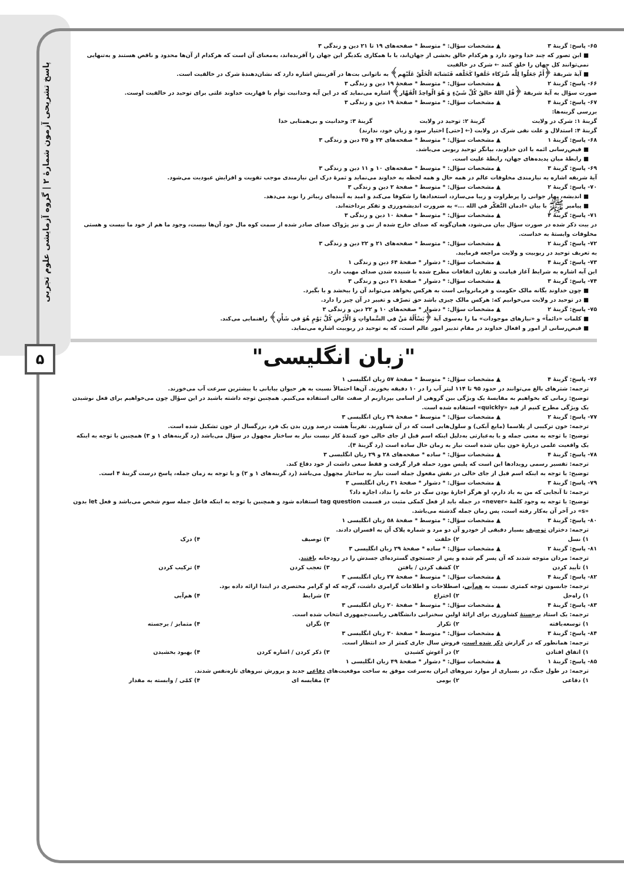پاسخ تشریحی آزمون شمارهٔ ۲ | گروه آزمایشی علوم تجربی
۵
۶۵- پاسخ: گزینهٔ ۳ ▲ مشخصات سؤال: * متوسط * صفحه‌های ۱۹ تا ۲۱ دین و زندگی ۳
■ این تصور که چند خدا وجود دارد و هرکدام خالق بخشی از جهان‌اند، یا با همکاری یکدیگر این جهان را آفریده‌اند، به‌معنای آن است که هرکدام از آن‌ها محدود و ناقص هستند و به‌تنهایی نمی‌توانند کل جهان را خلق کنند ← شرک در خالقیت
■ آیهٔ شریفهٔ ﴿أَمْ جَعَلُوا لِلَّه شُرَكاء خَلَقوا كَخَلْقه فَتَشابَهَ الْخَلْقُ عَلَيْهِم﴾ به ناتوانی بت‌ها در آفرینش اشاره دارد که نشان‌دهندهٔ شرک در خالقیت است.
۶۶- پاسخ: گزینهٔ ۲ ▲ مشخصات سؤال: * متوسط * صفحهٔ ۱۹ دین و زندگی ۳
صورت سؤال به آیهٔ شریفهٔ ﴿قُلِ اللهُ خالِقُ كُلِّ شَيْءٍ وَ هُوَ الْواحِدُ الْقَهّار﴾ اشاره می‌نماید که در این آیه وحدانیت توأم با قهاریت خداوند علتی برای توحید در خالقیت اوست.
۶۷- پاسخ: گزینهٔ ۴ ▲ مشخصات سؤال: * متوسط * صفحهٔ ۱۹ دین و زندگی ۳
بررسی گزینه‌ها:
گزینهٔ ۱: شرک در ولایت گزینهٔ ۲: توحید در ولایت گزینهٔ ۳: وحدانیت و بی‌همتایی خدا
گزینهٔ ۴: استدلال و علت نفی شرک در ولایت (← [حتی] اختیار سود و زیان خود، ندارند)
۶۸- پاسخ: گزینهٔ ۱ ▲ مشخصات سؤال: * متوسط * صفحه‌های ۲۴ و ۲۵ دین و زندگی ۳
■ فیض‌رسانی ائمه با اذن خداوند، بیانگر توحید ربوبی می‌باشد.
■ رابطهٔ میان پدیده‌های جهان، رابطهٔ علیت است.
۶۹- پاسخ: گزینهٔ ۳ ▲ مشخصات سؤال: * متوسط * صفحه‌های ۱۰ و ۱۱ دین و زندگی ۳
آیهٔ شریفه اشاره به نیازمندی مخلوقات عالم در همه حال و همه لحظه به خداوند می‌نماید و ثمرهٔ درک این نیازمندی موجب تقویت و افزایش عبودیت می‌شود.
۷۰- پاسخ: گزینهٔ ۲ ▲ مشخصات سؤال: * متوسط * صفحهٔ ۲ دین و زندگی ۳
■ اندیشه، بهار جوانی را پرطراوت و زیبا می‌سازد، استعدادها را شکوفا می‌کند و امید به آینده‌ای زیباتر را نوید می‌دهد.
■ پیامبر ﷺ با بیان «ادمان التَّفکّر في الله ...» به ضرورت اندیشه‌ورزی و تفکر پرداخته‌اند.
۷۱- پاسخ: گزینهٔ ۲ ▲ مشخصات سؤال: * متوسط * صفحهٔ ۱۰ دین و زندگی ۳
در بیت ذکر شده در صورت سؤال بیان می‌شود، همان‌گونه که صدای خارج شده از نی و نیز پژواک صدای صادر شده از سمت کوه مال خود آن‌ها نیست، وجود ما هم از خود ما نیست و هستی مخلوقات وابستهٔ به خداست.
۷۲- پاسخ: گزینهٔ ۲ ▲ مشخصات سؤال: * متوسط * صفحه‌های ۲۱ و ۲۲ دین و زندگی ۳
به تعریف توحید در ربوبیت و ولایت مراجعه فرمایید.
۷۳- پاسخ: گزینهٔ ۴ ▲ مشخصات سؤال: * دشوار * صفحهٔ ۶۴ دین و زندگی ۱
این آیه اشاره به شرایط آغاز قیامت و تقارن اتفاقات مطرح شده با شنیده شدن صدای مهیب دارد.
۷۴- پاسخ: گزینهٔ ۳ ▲ مشخصات سؤال: * دشوار * صفحهٔ ۲۱ دین و زندگی ۳
■ چون خداوند یگانه مالک حکومت و فرمانروایی است به هرکس بخواهد می‌تواند آن را ببخشد و یا بگیرد.
■ در توحید در ولایت می‌خوانیم که: هرکس مالک چیزی باشد حق تصرّف و تغییر در آن چیز را دارد.
۷۵- پاسخ: گزینهٔ ۲ ▲ مشخصات سؤال: * دشوار * صفحه‌های ۱۰ و ۲۲ دین و زندگی ۳
■ کلمات «دائماً» و «نیازهای موجودات» ما را به‌سوی آیهٔ ﴿يَسْأَلُهُ مَنْ فِي السَّماواتِ وَ الْأَرْضِ كُلَّ يَوْمٍ هُوَ في شَأْنٍ﴾ راهنمایی می‌کند.
■ فیض‌رسانی از امور و افعال خداوند در مقام تدبیر امور عالم است، که به توحید در ربوبیت اشاره می‌نماید.
"زبان انگلیسی"
۷۶- پاسخ: گزینهٔ ۴ ▲ مشخصات سؤال: * متوسط * صفحهٔ ۵۷ زبان انگلیسی ۱
ترجمه: شترهای بالغ می‌توانند در حدود ۹۵ تا ۱۱۴ لیتر آب را در ۱۰ دقیقه بخورند. آن‌ها احتمالاً نسبت به هر حیوان بیابانی با بیشترین سرعت آب می‌خورند.
توضیح: زمانی که بخواهیم به مقایسهٔ یک ویژگی بین گروهی از اسامی بپردازیم از صفت عالی استفاده می‌کنیم. همچنین توجه داشته باشید در این سؤال چون می‌خواهیم برای فعل نوشیدن یک ویژگی مطرح کنیم از قید «quickly» استفاده شده است.
۷۷- پاسخ: گزینهٔ ۲ ▲ مشخصات سؤال: * متوسط * صفحهٔ ۲۹ زبان انگلیسی ۳
ترجمه: خون ترکیبی از پلاسما (مایع آبکی) و سلول‌هایی است که در آن شناورند. تقریباً هشت درصد وزن بدن یک فرد بزرگسال از خون تشکیل شده است.
توضیح: با توجه به معنی جمله و یا به‌عبارتی به‌دلیل اینکه اسم قبل از جای خالی خود کنندهٔ کار نیست نیاز به ساختار مجهول در سؤال می‌باشد (رد گزینه‌های ۱ و ۳) همچنین با توجه به اینکه یک واقعیت علمی دربارهٔ خون بیان شده است نیاز به زمان حال ساده است (رد گزینهٔ ۴).
۷۸- پاسخ: گزینهٔ ۴ ▲ مشخصات سؤال: * ساده * صفحه‌های ۲۸ و ۲۹ زبان انگلیسی ۳
ترجمه: تفسیر رسمی رویدادها این است که پلیس مورد حمله قرار گرفت و فقط سعی داشت از خود دفاع کند.
توضیح: با توجه به اینکه اسم قبل از جای خالی در نقش مفعول جمله است نیاز به ساختار مجهول می‌باشد (رد گزینه‌های ۱ و ۲) و با توجه به زمان جمله، پاسخ درست گزینهٔ ۴ است.
۷۹- پاسخ: گزینهٔ ۳ ▲ مشخصات سؤال: * دشوار * صفحهٔ ۳۱ زبان انگلیسی ۳
ترجمه: تا آنجایی که من به یاد دارم، او هرگز اجازهٔ بودن سگ در خانه را نداد، اجازه داد؟
توضیح: با توجه به وجود کلمهٔ «never» در جمله باید از فعل کمکی مثبت در قسمت tag question استفاده شود و همچنین با توجه به اینکه فاعل جمله سوم شخص می‌باشد و فعل let بدون «s» در آخر آن به‌کار رفته است، پس زمان جمله گذشته می‌باشد.
۸۰- پاسخ: گزینهٔ ۳ ▲ مشخصات سؤال: * متوسط * صفحهٔ ۵۸ زبان انگلیسی ۱
ترجمه: دختران توصیف بسیار دقیقی از خودرو آن دو مرد و شماره پلاک آن به افسران دادند.
۱) نسل ۲) خلقت ۳) توصیف ۴) درک
۸۱- پاسخ: گزینهٔ ۲ ▲ مشخصات سؤال: * ساده * صفحهٔ ۲۹ زبان انگلیسی ۳
ترجمه: مردان متوجه شدند که آن پسر گم شده و پس از جستجوی گسترده‌ای جسدش را در رودخانه یافتند.
۱) تأیید کردن ۲) کشف کردن / یافتن ۳) تعجب کردن ۴) ترکیب کردن
۸۲- پاسخ: گزینهٔ ۴ ▲ مشخصات سؤال: * متوسط * صفحهٔ ۲۷ زبان انگلیسی ۳
ترجمه: جانسون توجه کمتری نسبت به هم‌آیی، اصطلاحات و اطلاعات گرامری داشت، گرچه که او گرامر مختصری در ابتدا ارائه داده بود.
۱) راه‌حل ۲) اختراع ۳) شرایط ۴) هم‌آیی
۸۳- پاسخ: گزینهٔ ۴ ▲ مشخصات سؤال: * متوسط * صفحهٔ ۲۰ زبان انگلیسی ۳
ترجمه: یک استاد برجستهٔ کشاورزی برای ارائهٔ اولین سخنرانی دانشگاهی ریاست‌جمهوری انتخاب شده است.
۱) توسعه‌یافته ۲) تکرار ۳) نگران ۴) متمایز / برجسته
۸۴- پاسخ: گزینهٔ ۳ ▲ مشخصات سؤال: * متوسط * صفحهٔ ۳۰ زبان انگلیسی ۳
ترجمه: همانطور که در گزارش ذکر شده است، فروش سال جاری کمتر از حد انتظار است.
۱) اتفاق افتادن ۲) در آغوش کشیدن ۳) ذکر کردن / اشاره کردن ۴) بهبود بخشیدن
۸۵- پاسخ: گزینهٔ ۱ ▲ مشخصات سؤال: * دشوار * صفحهٔ ۴۹ زبان انگلیسی ۱
ترجمه: در طول جنگ، در بسیاری از موارد نیروهای ایران به‌سرعت موفق به ساخت موقعیت‌های دفاعی جدید و پرورش نیروهای تازه‌نفس شدند.
۱) دفاعی ۲) بومی ۳) مقایسه ای ۴) کمّی / وابسته به مقدار